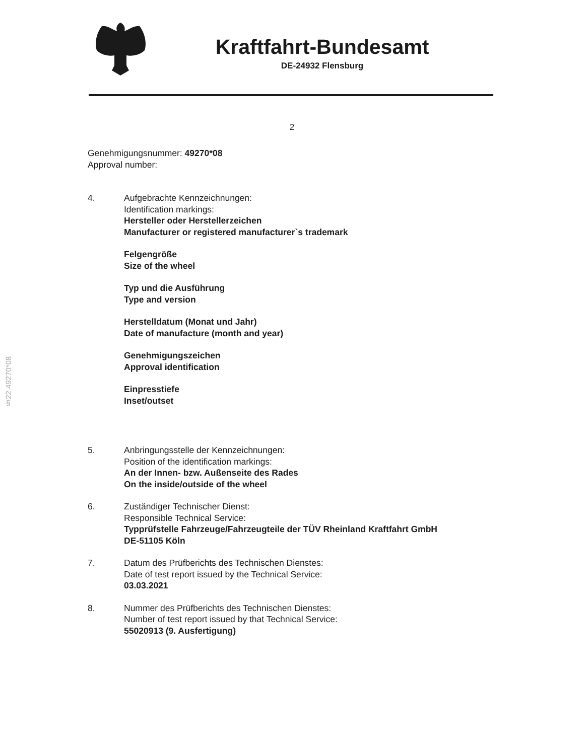Kraftfahrt-Bundesamt
DE-24932 Flensburg
§22 49270*08
2
Genehmigungsnummer: 49270*08
Approval number:
4. Aufgebrachte Kennzeichnungen:
Identification markings:
Hersteller oder Herstellerzeichen
Manufacturer or registered manufacturer`s trademark
Felgengröße
Size of the wheel
Typ und die Ausführung
Type and version
Herstelldatum (Monat und Jahr)
Date of manufacture (month and year)
Genehmigungszeichen
Approval identification
Einpresstiefe
Inset/outset
5. Anbringungsstelle der Kennzeichnungen:
Position of the identification markings:
An der Innen- bzw. Außenseite des Rades
On the inside/outside of the wheel
6. Zuständiger Technischer Dienst:
Responsible Technical Service:
Typprüfstelle Fahrzeuge/Fahrzeugteile der TÜV Rheinland Kraftfahrt GmbH
DE-51105 Köln
7. Datum des Prüfberichts des Technischen Dienstes:
Date of test report issued by the Technical Service:
03.03.2021
8. Nummer des Prüfberichts des Technischen Dienstes:
Number of test report issued by that Technical Service:
55020913 (9. Ausfertigung)